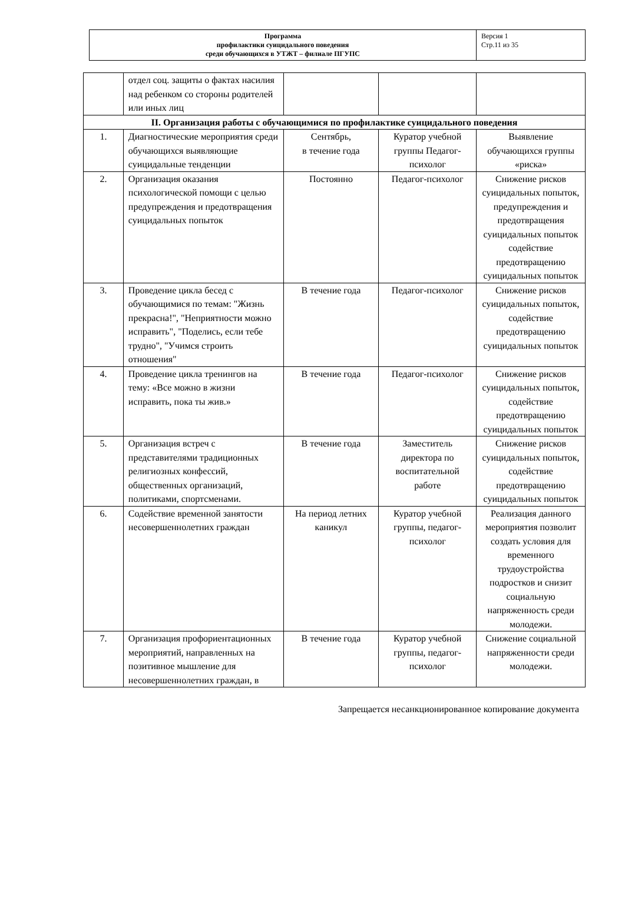| Программа профилактики суицидального поведения среди обучающихся в УТЖТ – филиале ПГУПС | Версия 1 Стр.11 из 35 |
| | отдел соц. защиты о фактах насилия над ребенком со стороны родителей или иных лиц | | | |
| II. Организация работы с обучающимися по профилактике суицидального поведения | | | | |
| 1. | Диагностические мероприятия среди обучающихся выявляющие суицидальные тенденции | Сентябрь, в течение года | Куратор учебной группы Педагог-психолог | Выявление обучающихся группы «риска» |
| 2. | Организация оказания психологической помощи с целью предупреждения и предотвращения суицидальных попыток | Постоянно | Педагог-психолог | Снижение рисков суицидальных попыток, предупреждения и предотвращения суицидальных попыток содействие предотвращению суицидальных попыток |
| 3. | Проведение цикла бесед с обучающимися по темам: "Жизнь прекрасна!", "Неприятности можно исправить", "Поделись, если тебе трудно", "Учимся строить отношения" | В течение года | Педагог-психолог | Снижение рисков суицидальных попыток, содействие предотвращению суицидальных попыток |
| 4. | Проведение цикла тренингов на тему: «Все можно в жизни исправить, пока ты жив.» | В течение года | Педагог-психолог | Снижение рисков суицидальных попыток, содействие предотвращению суицидальных попыток |
| 5. | Организация встреч с представителями традиционных религиозных конфессий, общественных организаций, политиками, спортсменами. | В течение года | Заместитель директора по воспитательной работе | Снижение рисков суицидальных попыток, содействие предотвращению суицидальных попыток |
| 6. | Содействие временной занятости несовершеннолетних граждан | На период летних каникул | Куратор учебной группы, педагог-психолог | Реализация данного мероприятия позволит создать условия для временного трудоустройства подростков и снизит социальную напряженность среди молодежи. |
| 7. | Организация профориентационных мероприятий, направленных на позитивное мышление для несовершеннолетних граждан, в | В течение года | Куратор учебной группы, педагог-психолог | Снижение социальной напряженности среди молодежи. |
Запрещается несанкционированное копирование документа